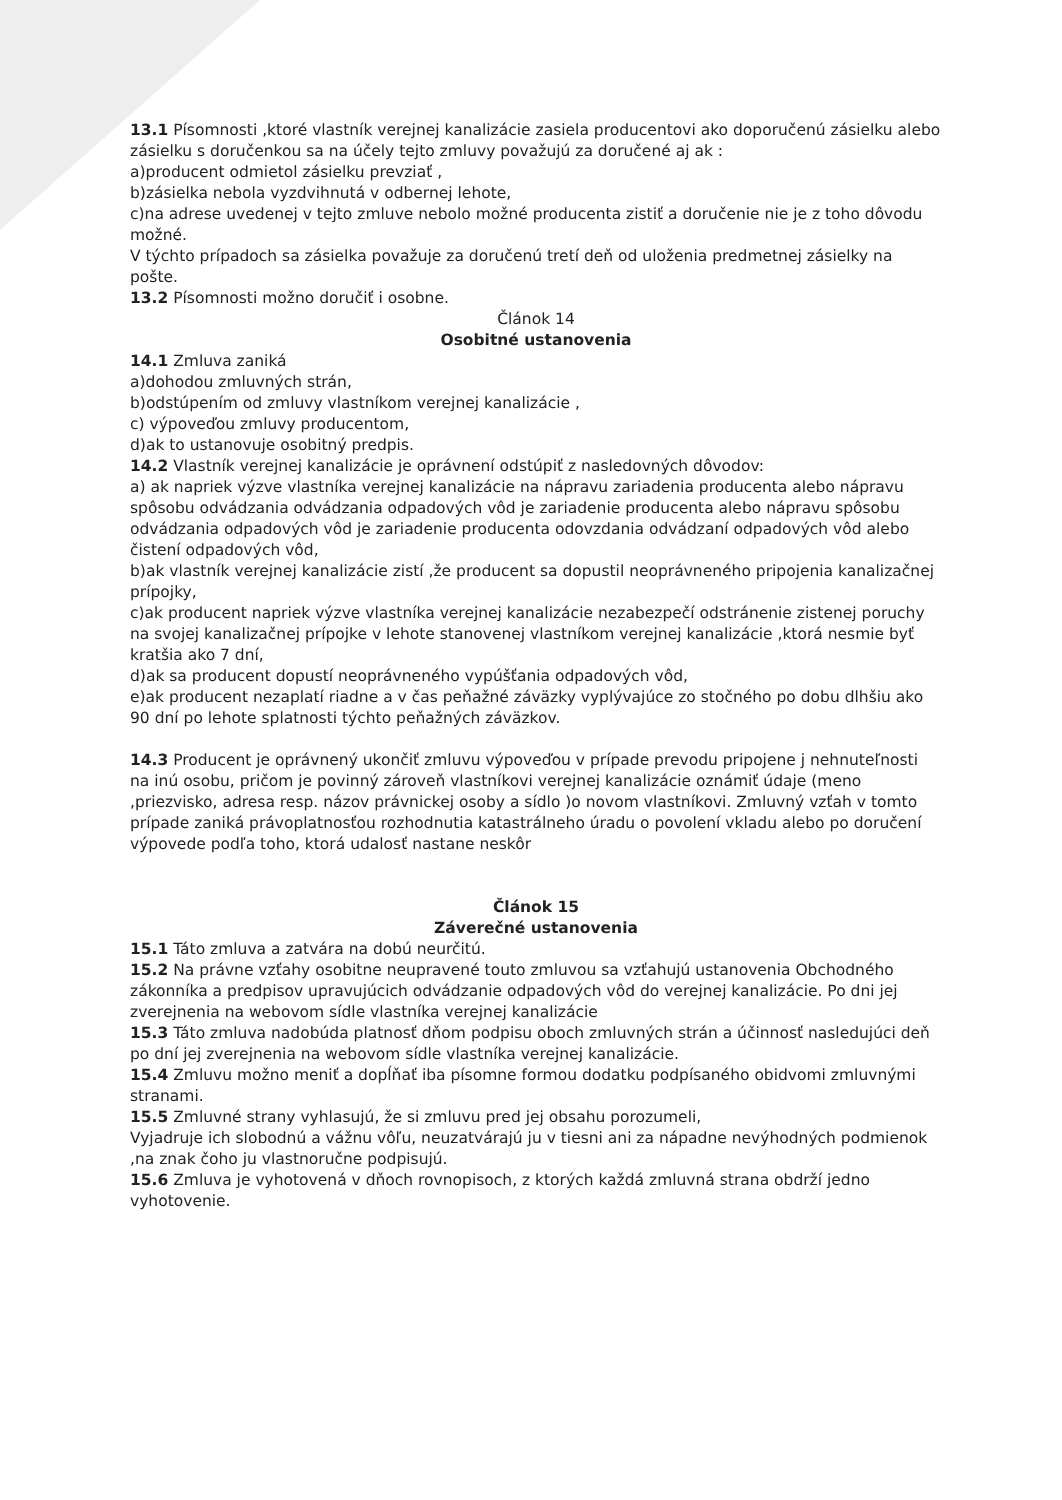13.1 Písomnosti ,ktoré vlastník verejnej kanalizácie zasiela producentovi ako doporučenú zásielku alebo zásielku s doručenkou sa na účely tejto zmluvy považujú za doručené aj ak :
a)producent odmietol zásielku prevziať ,
b)zásielka nebola vyzdvihnutá v odbernej lehote,
c)na adrese uvedenej v tejto zmluve nebolo možné producenta zistiť a doručenie nie je z toho dôvodu možné.
V týchto prípadoch sa zásielka považuje za doručenú tretí deň od uloženia predmetnej zásielky na pošte.
13.2 Písomnosti možno doručiť i osobne.
Článok 14
Osobitné ustanovenia
14.1 Zmluva zaniká
a)dohodou zmluvných strán,
b)odstúpením od zmluvy vlastníkom verejnej kanalizácie ,
c) výpoveďou zmluvy producentom,
d)ak to ustanovuje osobitný predpis.
14.2 Vlastník verejnej kanalizácie je oprávnení odstúpiť z nasledovných dôvodov:
a) ak napriek výzve vlastníka verejnej kanalizácie na nápravu zariadenia producenta alebo nápravu spôsobu odvádzania odvádzania odpadových vôd je zariadenie producenta alebo nápravu spôsobu odvádzania odpadových vôd je zariadenie producenta odovzdania odvádzaní odpadových vôd alebo čistení odpadových vôd,
b)ak vlastník verejnej kanalizácie zistí ,že producent sa dopustil neoprávneného pripojenia kanalizačnej prípojky,
c)ak producent napriek výzve vlastníka verejnej kanalizácie nezabezpečí odstránenie zistenej poruchy na svojej kanalizačnej prípojke v lehote stanovenej vlastníkom verejnej kanalizácie ,ktorá nesmie byť kratšia ako 7 dní,
d)ak sa producent dopustí neoprávneného vypúšťania odpadových vôd,
e)ak producent nezaplatí riadne a v čas peňažné záväzky vyplývajúce zo stočného po dobu dlhšiu ako 90 dní po lehote splatnosti týchto peňažných záväzkov.
14.3 Producent je oprávnený ukončiť zmluvu výpoveďou v prípade prevodu pripojene j nehnuteľnosti na inú osobu, pričom je povinný zároveň vlastníkovi verejnej kanalizácie oznámiť údaje (meno ,priezvisko, adresa resp. názov právnickej osoby a sídlo )o novom vlastníkovi. Zmluvný vzťah v tomto prípade zaniká právoplatnosťou rozhodnutia katastrálneho úradu o povolení vkladu alebo po doručení výpovede podľa toho, ktorá udalosť nastane neskôr
Článok 15
Záverečné ustanovenia
15.1 Táto zmluva a zatvára na dobú neurčitú.
15.2 Na právne vzťahy osobitne neupravené touto zmluvou sa vzťahujú ustanovenia Obchodného zákonníka a predpisov upravujúcich odvádzanie odpadových vôd do verejnej kanalizácie. Po dni jej zverejnenia na webovom sídle vlastníka verejnej kanalizácie
15.3 Táto zmluva nadobúda platnosť dňom podpisu oboch zmluvných strán a účinnosť nasledujúci deň po dní jej zverejnenia na webovom sídle vlastníka verejnej kanalizácie.
15.4 Zmluvu možno meniť a dopĺňať iba písomne formou dodatku podpísaného obidvomi zmluvnými stranami.
15.5 Zmluvné strany vyhlasujú, že si zmluvu pred jej obsahu porozumeli,
Vyjadruje ich slobodnú a vážnu vôľu, neuzatvárajú ju v tiesni ani za nápadne nevýhodných podmienok ,na znak čoho ju vlastnoručne podpisujú.
15.6 Zmluva je vyhotovená v dňoch rovnopisoch, z ktorých každá zmluvná strana obdrží jedno vyhotovenie.